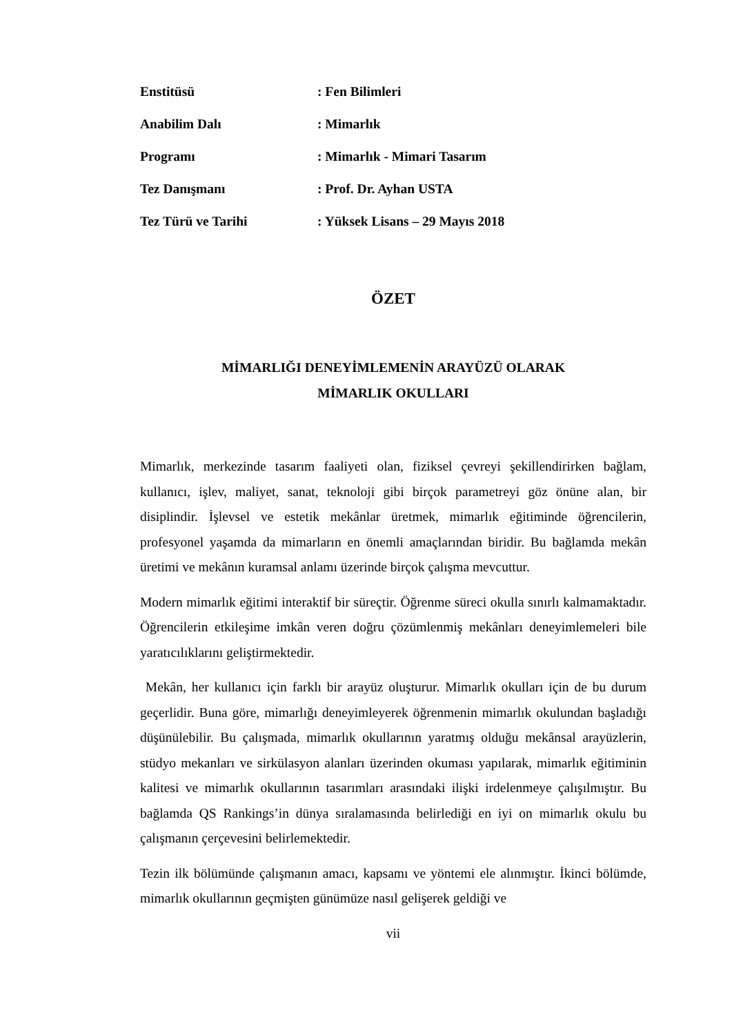Enstitüsü
: Fen Bilimleri
Anabilim Dalı
: Mimarlık
Programı
: Mimarlık - Mimari Tasarım
Tez Danışmanı
: Prof. Dr. Ayhan USTA
Tez Türü ve Tarihi
: Yüksek Lisans – 29 Mayıs 2018
ÖZET
MİMARLIĞI DENEYİMLEMENİN ARAYÜZÜ OLARAK
MİMARLIK OKULLARI
Mimarlık, merkezinde tasarım faaliyeti olan, fiziksel çevreyi şekillendirirken bağlam, kullanıcı, işlev, maliyet, sanat, teknoloji gibi birçok parametreyi göz önüne alan, bir disiplindir. İşlevsel ve estetik mekânlar üretmek, mimarlık eğitiminde öğrencilerin, profesyonel yaşamda da mimarların en önemli amaçlarından biridir. Bu bağlamda mekân üretimi ve mekânın kuramsal anlamı üzerinde birçok çalışma mevcuttur.
Modern mimarlık eğitimi interaktif bir süreçtir. Öğrenme süreci okulla sınırlı kalmamaktadır. Öğrencilerin etkileşime imkân veren doğru çözümlenmiş mekânları deneyimlemeleri bile yaratıcılıklarını geliştirmektedir.
Mekân, her kullanıcı için farklı bir arayüz oluşturur. Mimarlık okulları için de bu durum geçerlidir. Buna göre, mimarlığı deneyimleyerek öğrenmenin mimarlık okulundan başladığı düşünülebilir. Bu çalışmada, mimarlık okullarının yaratmış olduğu mekânsal arayüzlerin, stüdyo mekanları ve sirkülasyon alanları üzerinden okuması yapılarak, mimarlık eğitiminin kalitesi ve mimarlık okullarının tasarımları arasındaki ilişki irdelenmeye çalışılmıştır. Bu bağlamda QS Rankings’in dünya sıralamasında belirlediği en iyi on mimarlık okulu bu çalışmanın çerçevesini belirlemektedir.
Tezin ilk bölümünde çalışmanın amacı, kapsamı ve yöntemi ele alınmıştır. İkinci bölümde, mimarlık okullarının geçmişten günümüze nasıl gelişerek geldiği ve
vii